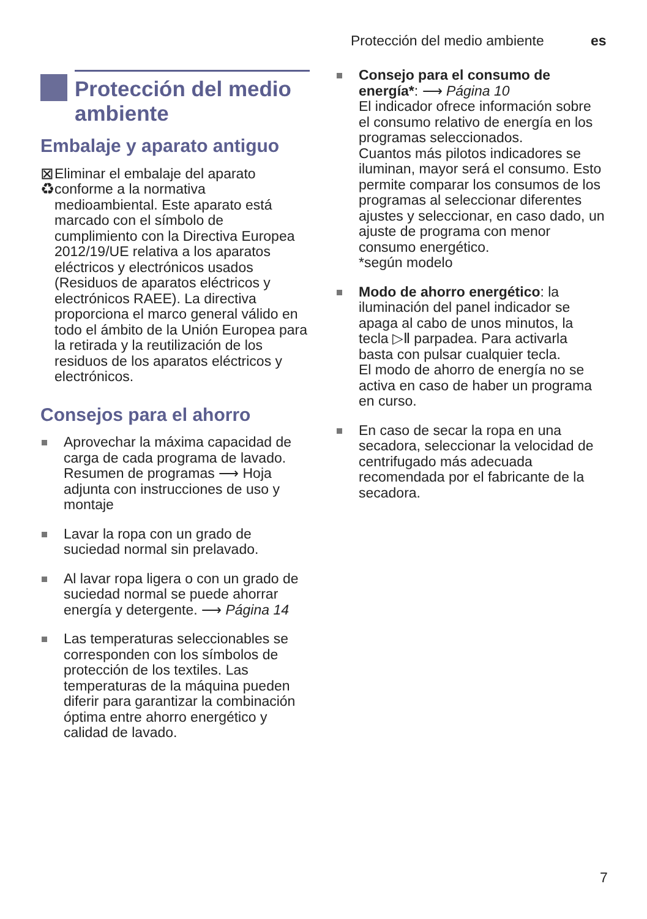Protección del medio ambiente es
Protección del medio ambiente
Embalaje y aparato antiguo
⊠ ♻ Eliminar el embalaje del aparato conforme a la normativa medioambiental. Este aparato está marcado con el símbolo de cumplimiento con la Directiva Europea 2012/19/UE relativa a los aparatos eléctricos y electrónicos usados (Residuos de aparatos eléctricos y electrónicos RAEE). La directiva proporciona el marco general válido en todo el ámbito de la Unión Europea para la retirada y la reutilización de los residuos de los aparatos eléctricos y electrónicos.
Consejos para el ahorro
Aprovechar la máxima capacidad de carga de cada programa de lavado. Resumen de programas ⟶ Hoja adjunta con instrucciones de uso y montaje
Lavar la ropa con un grado de suciedad normal sin prelavado.
Al lavar ropa ligera o con un grado de suciedad normal se puede ahorrar energía y detergente. ⟶ Página 14
Las temperaturas seleccionables se corresponden con los símbolos de protección de los textiles. Las temperaturas de la máquina pueden diferir para garantizar la combinación óptima entre ahorro energético y calidad de lavado.
Consejo para el consumo de energía*: ⟶ Página 10
El indicador ofrece información sobre el consumo relativo de energía en los programas seleccionados.
Cuantos más pilotos indicadores se iluminan, mayor será el consumo. Esto permite comparar los consumos de los programas al seleccionar diferentes ajustes y seleccionar, en caso dado, un ajuste de programa con menor consumo energético.
*según modelo
Modo de ahorro energético: la iluminación del panel indicador se apaga al cabo de unos minutos, la tecla ▷Ⅱ parpadea. Para activarla basta con pulsar cualquier tecla.
El modo de ahorro de energía no se activa en caso de haber un programa en curso.
En caso de secar la ropa en una secadora, seleccionar la velocidad de centrifugado más adecuada recomendada por el fabricante de la secadora.
7